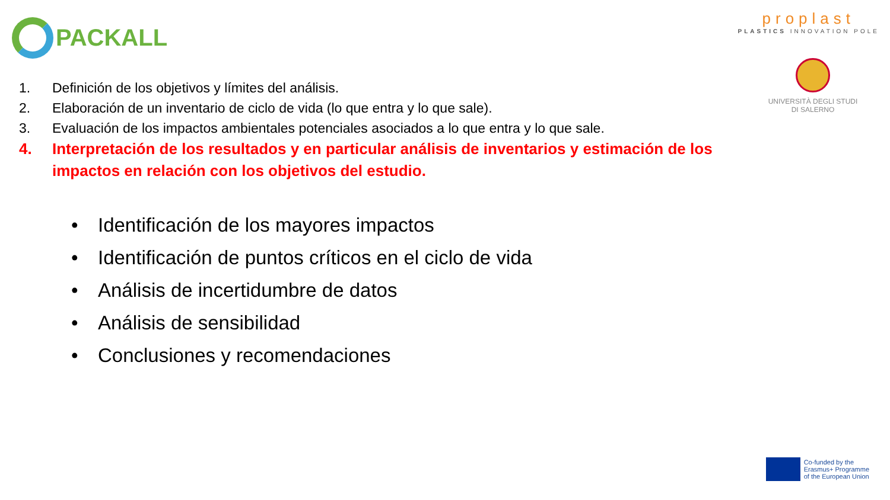PACKALL
proplast
PLASTICS INNOVATION POLE
UNIVERSITÀ DEGLI STUDI
DI SALERNO
1. Definición de los objetivos y límites del análisis.
2. Elaboración de un inventario de ciclo de vida (lo que entra y lo que sale).
3. Evaluación de los impactos ambientales potenciales asociados a lo que entra y lo que sale.
4. Interpretación de los resultados y en particular análisis de inventarios y estimación de los impactos en relación con los objetivos del estudio.
• Identificación de los mayores impactos
• Identificación de puntos críticos en el ciclo de vida
• Análisis de incertidumbre de datos
• Análisis de sensibilidad
• Conclusiones y recomendaciones
Co-funded by the
Erasmus+ Programme
of the European Union